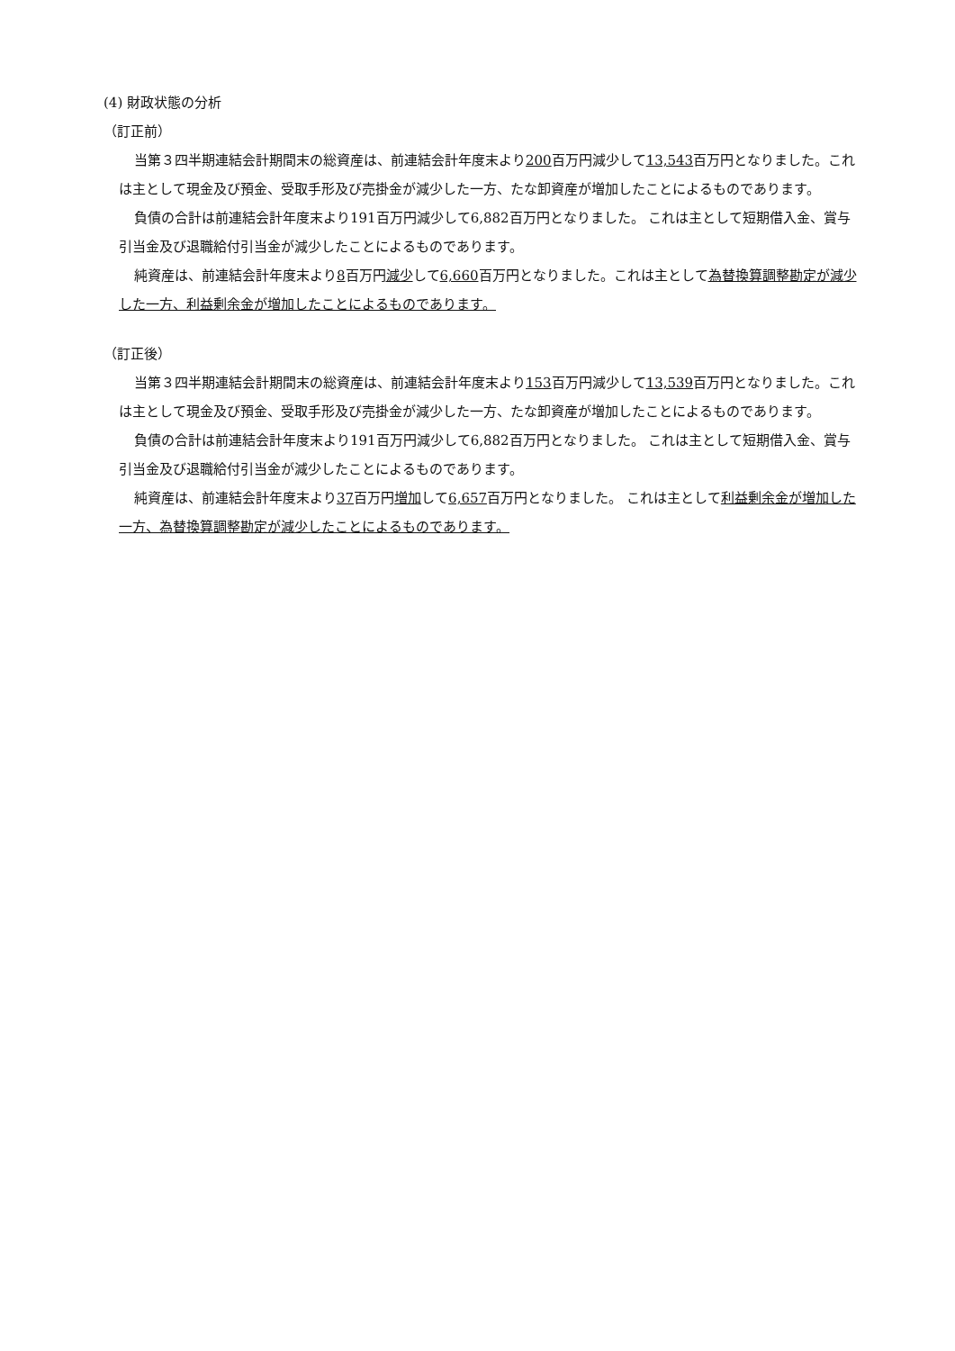(4) 財政状態の分析
（訂正前）
当第３四半期連結会計期間末の総資産は、前連結会計年度末より200百万円減少して13,543百万円となりました。これは主として現金及び預金、受取手形及び売掛金が減少した一方、たな卸資産が増加したことによるものであります。
負債の合計は前連結会計年度末より191百万円減少して6,882百万円となりました。 これは主として短期借入金、賞与引当金及び退職給付引当金が減少したことによるものであります。
純資産は、前連結会計年度末より8百万円減少して6,660百万円となりました。これは主として為替換算調整勘定が減少した一方、利益剰余金が増加したことによるものであります。
（訂正後）
当第３四半期連結会計期間末の総資産は、前連結会計年度末より153百万円減少して13,539百万円となりました。これは主として現金及び預金、受取手形及び売掛金が減少した一方、たな卸資産が増加したことによるものであります。
負債の合計は前連結会計年度末より191百万円減少して6,882百万円となりました。 これは主として短期借入金、賞与引当金及び退職給付引当金が減少したことによるものであります。
純資産は、前連結会計年度末より37百万円増加して6,657百万円となりました。 これは主として利益剰余金が増加した一方、為替換算調整勘定が減少したことによるものであります。